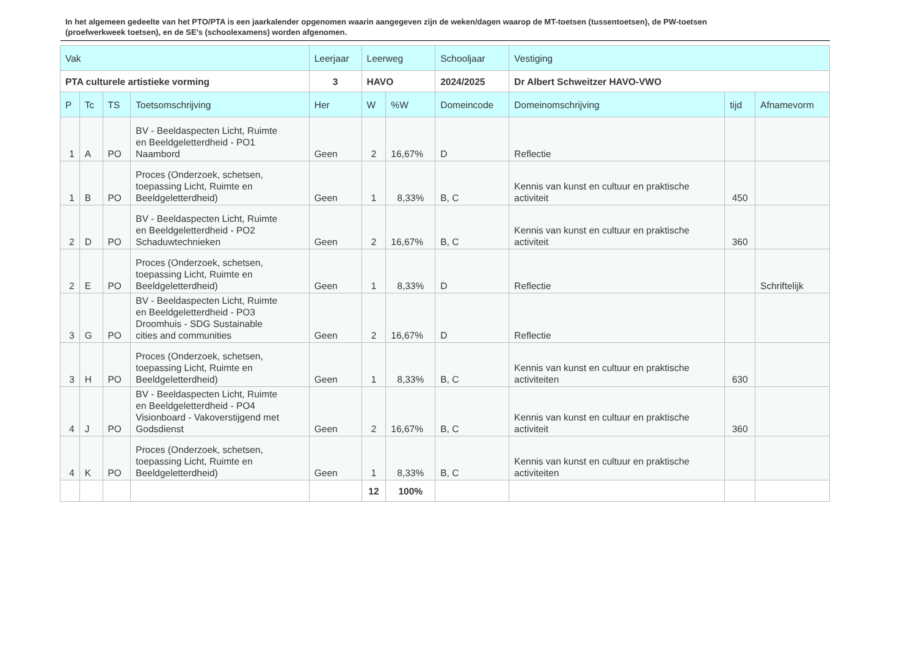In het algemeen gedeelte van het PTO/PTA is een jaarkalender opgenomen waarin aangegeven zijn de weken/dagen waarop de MT-toetsen (tussentoetsen), de PW-toetsen (proefwerkweek toetsen), en de SE’s (schoolexamens) worden afgenomen.
| Vak | | | | Leerjaar | Leerweg | | Schooljaar | Vestiging | | |
| --- | --- | --- | --- | --- | --- | --- | --- | --- | --- | --- |
| PTA culturele artistieke vorming | | | | 3 | HAVO | | 2024/2025 | Dr Albert Schweitzer HAVO-VWO | | |
| P | Tc | TS | Toetsomschrijving | Her | W | %W | Domeincode | Domeinomschrijving | tijd | Afnamevorm |
| 1 | A | PO | BV - Beeldaspecten Licht, Ruimte en Beeldgeletterdheid - PO1 Naambord | Geen | 2 | 16,67% | D | Reflectie | | |
| 1 | B | PO | Proces (Onderzoek, schetsen, toepassing Licht, Ruimte en Beeldgeletterdheid) | Geen | 1 | 8,33% | B, C | Kennis van kunst en cultuur en praktische activiteit | 450 | |
| 2 | D | PO | BV - Beeldaspecten Licht, Ruimte en Beeldgeletterdheid - PO2 Schaduwtechnieken | Geen | 2 | 16,67% | B, C | Kennis van kunst en cultuur en praktische activiteit | 360 | |
| 2 | E | PO | Proces (Onderzoek, schetsen, toepassing Licht, Ruimte en Beeldgeletterdheid) | Geen | 1 | 8,33% | D | Reflectie | | Schriftelijk |
| 3 | G | PO | BV - Beeldaspecten Licht, Ruimte en Beeldgeletterdheid - PO3 Droomhuis - SDG Sustainable cities and communities | Geen | 2 | 16,67% | D | Reflectie | | |
| 3 | H | PO | Proces (Onderzoek, schetsen, toepassing Licht, Ruimte en Beeldgeletterdheid) | Geen | 1 | 8,33% | B, C | Kennis van kunst en cultuur en praktische activiteiten | 630 | |
| 4 | J | PO | BV - Beeldaspecten Licht, Ruimte en Beeldgeletterdheid - PO4 Visionboard - Vakoverstijgend met Godsdienst | Geen | 2 | 16,67% | B, C | Kennis van kunst en cultuur en praktische activiteit | 360 | |
| 4 | K | PO | Proces (Onderzoek, schetsen, toepassing Licht, Ruimte en Beeldgeletterdheid) | Geen | 1 | 8,33% | B, C | Kennis van kunst en cultuur en praktische activiteiten | | |
| | | | | | 12 | 100% | | | | |